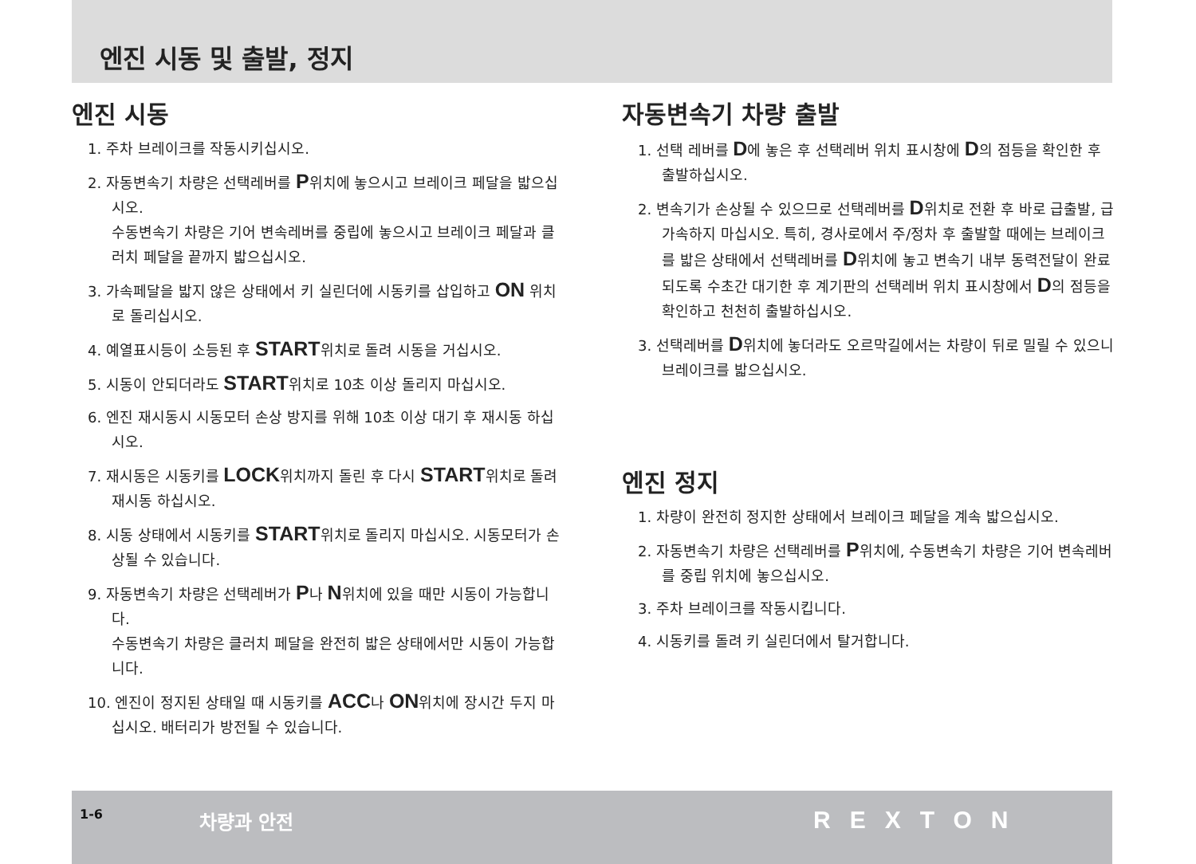엔진 시동 및 출발, 정지
엔진 시동
1. 주차 브레이크를 작동시키십시오.
2. 자동변속기 차량은 선택레버를 P위치에 놓으시고 브레이크 페달을 밟으십시오.
수동변속기 차량은 기어 변속레버를 중립에 놓으시고 브레이크 페달과 클러치 페달을 끝까지 밟으십시오.
3. 가속페달을 밟지 않은 상태에서 키 실린더에 시동키를 삽입하고 ON 위치로 돌리십시오.
4. 예열표시등이 소등된 후 START위치로 돌려 시동을 거십시오.
5. 시동이 안되더라도 START위치로 10초 이상 돌리지 마십시오.
6. 엔진 재시동시 시동모터 손상 방지를 위해 10초 이상 대기 후 재시동 하십시오.
7. 재시동은 시동키를 LOCK위치까지 돌린 후 다시 START위치로 돌려 재시동 하십시오.
8. 시동 상태에서 시동키를 START위치로 돌리지 마십시오. 시동모터가 손상될 수 있습니다.
9. 자동변속기 차량은 선택레버가 P나 N위치에 있을 때만 시동이 가능합니다.
수동변속기 차량은 클러치 페달을 완전히 밟은 상태에서만 시동이 가능합니다.
10. 엔진이 정지된 상태일 때 시동키를 ACC나 ON위치에 장시간 두지 마십시오. 배터리가 방전될 수 있습니다.
자동변속기 차량 출발
1. 선택 레버를 D에 놓은 후 선택레버 위치 표시창에 D의 점등을 확인한 후 출발하십시오.
2. 변속기가 손상될 수 있으므로 선택레버를 D위치로 전환 후 바로 급출발, 급가속하지 마십시오. 특히, 경사로에서 주/정차 후 출발할 때에는 브레이크를 밟은 상태에서 선택레버를 D위치에 놓고 변속기 내부 동력전달이 완료되도록 수초간 대기한 후 계기판의 선택레버 위치 표시창에서 D의 점등을 확인하고 천천히 출발하십시오.
3. 선택레버를 D위치에 놓더라도 오르막길에서는 차량이 뒤로 밀릴 수 있으니 브레이크를 밟으십시오.
엔진 정지
1. 차량이 완전히 정지한 상태에서 브레이크 페달을 계속 밟으십시오.
2. 자동변속기 차량은 선택레버를 P위치에, 수동변속기 차량은 기어 변속레버를 중립 위치에 놓으십시오.
3. 주차 브레이크를 작동시킵니다.
4. 시동키를 돌려 키 실린더에서 탈거합니다.
1-6 차량과 안전 REXTON